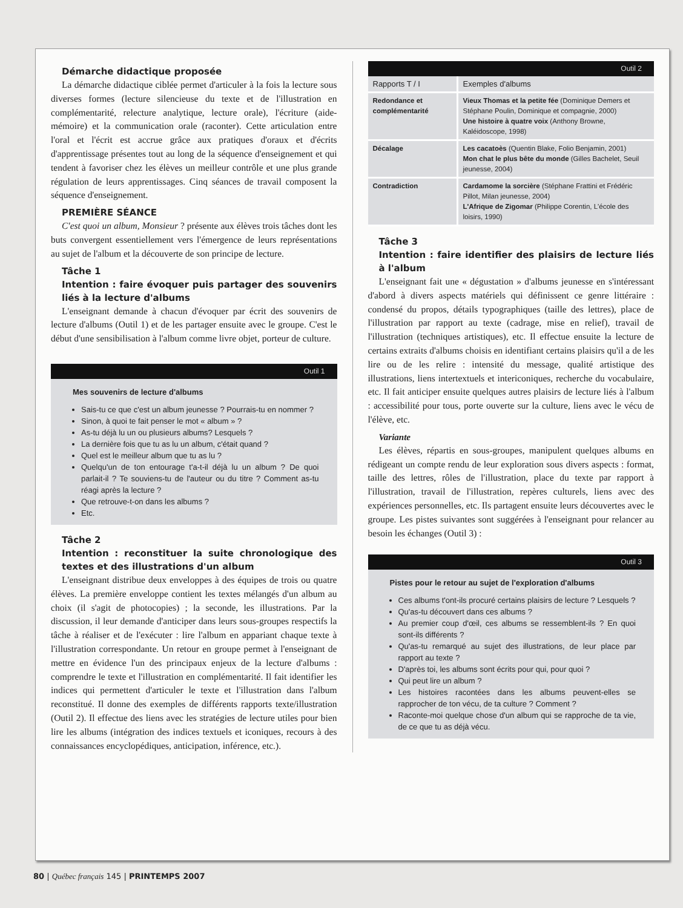Démarche didactique proposée
La démarche didactique ciblée permet d'articuler à la fois la lecture sous diverses formes (lecture silencieuse du texte et de l'illustration en complémentarité, relecture analytique, lecture orale), l'écriture (aide-mémoire) et la communication orale (raconter). Cette articulation entre l'oral et l'écrit est accrue grâce aux pratiques d'oraux et d'écrits d'apprentissage présentes tout au long de la séquence d'enseignement et qui tendent à favoriser chez les élèves un meilleur contrôle et une plus grande régulation de leurs apprentissages. Cinq séances de travail composent la séquence d'enseignement.
PREMIÈRE SÉANCE
C'est quoi un album, Monsieur ? présente aux élèves trois tâches dont les buts convergent essentiellement vers l'émergence de leurs représentations au sujet de l'album et la découverte de son principe de lecture.
Tâche 1
Intention : faire évoquer puis partager des souvenirs liés à la lecture d'albums
L'enseignant demande à chacun d'évoquer par écrit des souvenirs de lecture d'albums (Outil 1) et de les partager ensuite avec le groupe. C'est le début d'une sensibilisation à l'album comme livre objet, porteur de culture.
Outil 1
Mes souvenirs de lecture d'albums
Sais-tu ce que c'est un album jeunesse ? Pourrais-tu en nommer ?
Sinon, à quoi te fait penser le mot « album » ?
As-tu déjà lu un ou plusieurs albums? Lesquels ?
La dernière fois que tu as lu un album, c'était quand ?
Quel est le meilleur album que tu as lu ?
Quelqu'un de ton entourage t'a-t-il déjà lu un album ? De quoi parlait-il ? Te souviens-tu de l'auteur ou du titre ? Comment as-tu réagi après la lecture ?
Que retrouve-t-on dans les albums ?
Etc.
Tâche 2
Intention : reconstituer la suite chronologique des textes et des illustrations d'un album
L'enseignant distribue deux enveloppes à des équipes de trois ou quatre élèves. La première enveloppe contient les textes mélangés d'un album au choix (il s'agit de photocopies) ; la seconde, les illustrations. Par la discussion, il leur demande d'anticiper dans leurs sous-groupes respectifs la tâche à réaliser et de l'exécuter : lire l'album en appariant chaque texte à l'illustration correspondante. Un retour en groupe permet à l'enseignant de mettre en évidence l'un des principaux enjeux de la lecture d'albums : comprendre le texte et l'illustration en complémentarité. Il fait identifier les indices qui permettent d'articuler le texte et l'illustration dans l'album reconstitué. Il donne des exemples de différents rapports texte/illustration (Outil 2). Il effectue des liens avec les stratégies de lecture utiles pour bien lire les albums (intégration des indices textuels et iconiques, recours à des connaissances encyclopédiques, anticipation, inférence, etc.).
Outil 2
| Rapports T / I | Exemples d'albums |
| --- | --- |
| Redondance et complémentarité | Vieux Thomas et la petite fée (Dominique Demers et Stéphane Poulin, Dominique et compagnie, 2000) Une histoire à quatre voix (Anthony Browne, Kaléidoscope, 1998) |
| Décalage | Les cacatoès (Quentin Blake, Folio Benjamin, 2001) Mon chat le plus bête du monde (Gilles Bachelet, Seuil jeunesse, 2004) |
| Contradiction | Cardamome la sorcière (Stéphane Frattini et Frédéric Pillot, Milan jeunesse, 2004) L'Afrique de Zigomar (Philippe Corentin, L'école des loisirs, 1990) |
Tâche 3
Intention : faire identifier des plaisirs de lecture liés à l'album
L'enseignant fait une « dégustation » d'albums jeunesse en s'intéressant d'abord à divers aspects matériels qui définissent ce genre littéraire : condensé du propos, détails typographiques (taille des lettres), place de l'illustration par rapport au texte (cadrage, mise en relief), travail de l'illustration (techniques artistiques), etc. Il effectue ensuite la lecture de certains extraits d'albums choisis en identifiant certains plaisirs qu'il a de les lire ou de les relire : intensité du message, qualité artistique des illustrations, liens intertextuels et intericoniques, recherche du vocabulaire, etc. Il fait anticiper ensuite quelques autres plaisirs de lecture liés à l'album : accessibilité pour tous, porte ouverte sur la culture, liens avec le vécu de l'élève, etc.
Variante
Les élèves, répartis en sous-groupes, manipulent quelques albums en rédigeant un compte rendu de leur exploration sous divers aspects : format, taille des lettres, rôles de l'illustration, place du texte par rapport à l'illustration, travail de l'illustration, repères culturels, liens avec des expériences personnelles, etc. Ils partagent ensuite leurs découvertes avec le groupe. Les pistes suivantes sont suggérées à l'enseignant pour relancer au besoin les échanges (Outil 3) :
Outil 3
Pistes pour le retour au sujet de l'exploration d'albums
Ces albums t'ont-ils procuré certains plaisirs de lecture ? Lesquels ?
Qu'as-tu découvert dans ces albums ?
Au premier coup d'œil, ces albums se ressemblent-ils ? En quoi sont-ils différents ?
Qu'as-tu remarqué au sujet des illustrations, de leur place par rapport au texte ?
D'après toi, les albums sont écrits pour qui, pour quoi ?
Qui peut lire un album ?
Les histoires racontées dans les albums peuvent-elles se rapprocher de ton vécu, de ta culture ? Comment ?
Raconte-moi quelque chose d'un album qui se rapproche de ta vie, de ce que tu as déjà vécu.
80 | Québec français 145 | PRINTEMPS 2007